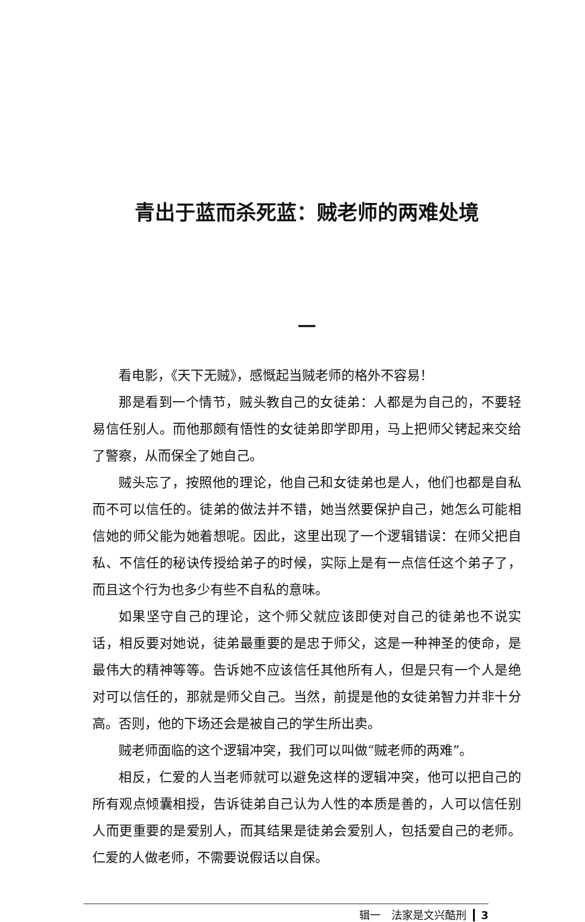青出于蓝而杀死蓝：贼老师的两难处境
一
看电影，《天下无贼》，感慨起当贼老师的格外不容易！
那是看到一个情节，贼头教自己的女徒弟：人都是为自己的，不要轻易信任别人。而他那颇有悟性的女徒弟即学即用，马上把师父铐起来交给了警察，从而保全了她自己。
贼头忘了，按照他的理论，他自己和女徒弟也是人，他们也都是自私而不可以信任的。徒弟的做法并不错，她当然要保护自己，她怎么可能相信她的师父能为她着想呢。因此，这里出现了一个逻辑错误：在师父把自私、不信任的秘诀传授给弟子的时候，实际上是有一点信任这个弟子了，而且这个行为也多少有些不自私的意味。
如果坚守自己的理论，这个师父就应该即使对自己的徒弟也不说实话，相反要对她说，徒弟最重要的是忠于师父，这是一种神圣的使命，是最伟大的精神等等。告诉她不应该信任其他所有人，但是只有一个人是绝对可以信任的，那就是师父自己。当然，前提是他的女徒弟智力并非十分高。否则，他的下场还会是被自己的学生所出卖。
贼老师面临的这个逻辑冲突，我们可以叫做“贼老师的两难”。
相反，仁爱的人当老师就可以避免这样的逻辑冲突，他可以把自己的所有观点倾囊相授，告诉徒弟自己认为人性的本质是善的，人可以信任别人而更重要的是爱别人，而其结果是徒弟会爱别人，包括爱自己的老师。仁爱的人做老师，不需要说假话以自保。
辑一　法家是文兴酷刑 3